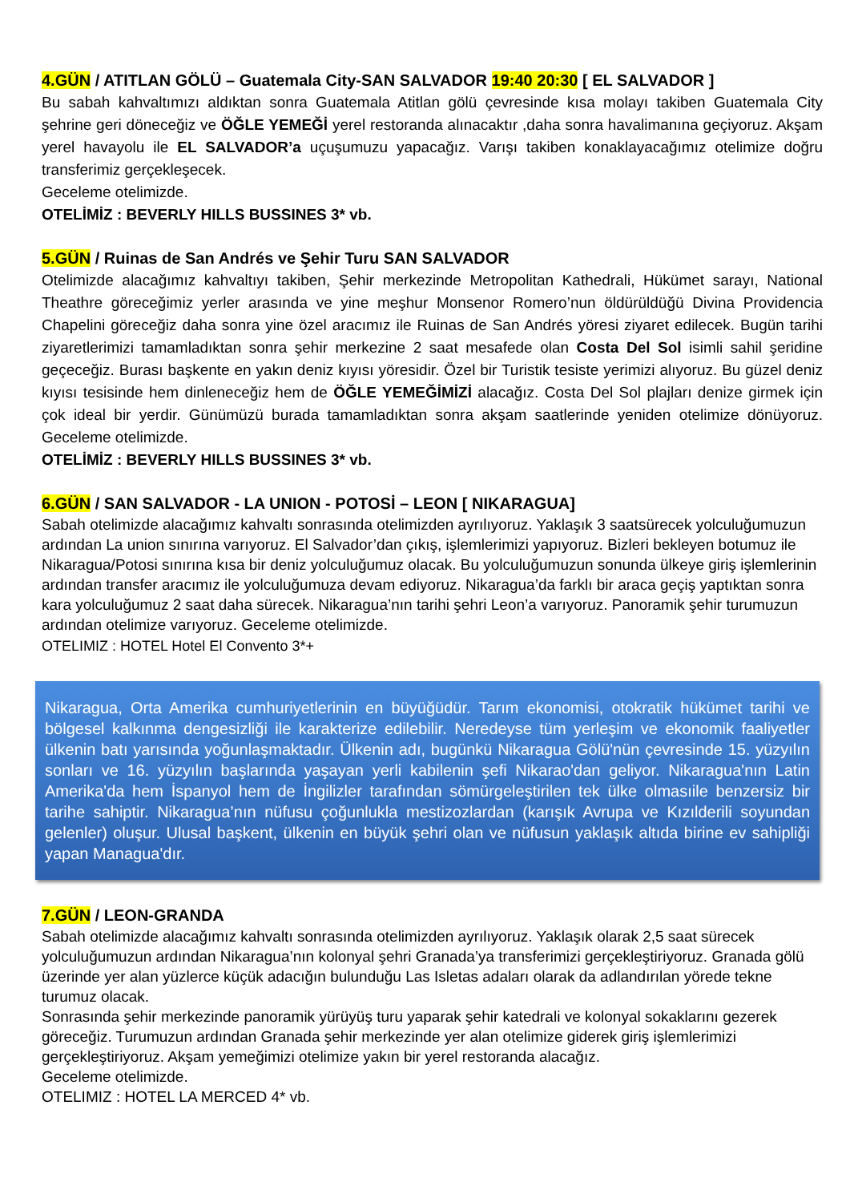4.GÜN / ATITLAN GÖLÜ – Guatemala City-SAN SALVADOR 19:40 20:30 [ EL SALVADOR ]
Bu sabah kahvaltımızı aldıktan sonra Guatemala Atitlan gölü çevresinde kısa molayı takiben Guatemala City şehrine geri döneceğiz ve ÖĞLE YEMEĞİ yerel restoranda alınacaktır ,daha sonra havalimanına geçiyoruz. Akşam yerel havayolu ile EL SALVADOR’a uçuşumuzu yapacağız. Varışı takiben konaklayacağımız otelimize doğru transferimiz gerçekleşecek.
Geceleme otelimizde.
OTELİMİZ : BEVERLY HILLS BUSSINES 3* vb.
5.GÜN / Ruinas de San Andrés ve Şehir Turu SAN SALVADOR
Otelimizde alacağımız kahvaltıyı takiben, Şehir merkezinde Metropolitan Kathedrali, Hükümet sarayı, National Theathre göreceğimiz yerler arasında ve yine meşhur Monsenor Romero’nun öldürüldüğü Divina Providencia Chapelini göreceğiz daha sonra yine özel aracımız ile Ruinas de San Andrés yöresi ziyaret edilecek. Bugün tarihi ziyaretlerimizi tamamladıktan sonra şehir merkezine 2 saat mesafede olan Costa Del Sol isimli sahil şeridine geçeceğiz. Burası başkente en yakın deniz kıyısı yöresidir. Özel bir Turistik tesiste yerimizi alıyoruz. Bu güzel deniz kıyısı tesisinde hem dinleneceğiz hem de ÖĞLE YEMEĞİMİZİ alacağız. Costa Del Sol plajları denize girmek için çok ideal bir yerdir. Günümüzü burada tamamladıktan sonra akşam saatlerinde yeniden otelimize dönüyoruz. Geceleme otelimizde.
OTELİMİZ : BEVERLY HILLS BUSSINES 3* vb.
6.GÜN / SAN SALVADOR - LA UNION - POTOSİ – LEON [ NIKARAGUA]
Sabah otelimizde alacağımız kahvaltı sonrasında otelimizden ayrılıyoruz. Yaklaşık 3 saatsürecek yolculuğumuzun ardından La union sınırına varıyoruz. El Salvador’dan çıkış, işlemlerimizi yapıyoruz. Bizleri bekleyen botumuz ile Nikaragua/Potosi sınırına kısa bir deniz yolculuğumuz olacak. Bu yolculuğumuzun sonunda ülkeye giriş işlemlerinin ardından transfer aracımız ile yolculuğumuza devam ediyoruz. Nikaragua’da farklı bir araca geçiş yaptıktan sonra kara yolculuğumuz 2 saat daha sürecek. Nikaragua’nın tarihi şehri Leon’a varıyoruz. Panoramik şehir turumuzun ardından otelimize varıyoruz. Geceleme otelimizde.
OTELIMIZ : HOTEL Hotel El Convento 3*+
Nikaragua, Orta Amerika cumhuriyetlerinin en büyüğüdür. Tarım ekonomisi, otokratik hükümet tarihi ve bölgesel kalkınma dengesizliği ile karakterize edilebilir. Neredeyse tüm yerleşim ve ekonomik faaliyetler ülkenin batı yarısında yoğunlaşmaktadır. Ülkenin adı, bugünkü Nikaragua Gölü'nün çevresinde 15. yüzyılın sonları ve 16. yüzyılın başlarında yaşayan yerli kabilenin şefi Nikarao'dan geliyor. Nikaragua'nın Latin Amerika'da hem İspanyol hem de İngilizler tarafından sömürgeleştirilen tek ülke olmasıile benzersiz bir tarihe sahiptir. Nikaragua’nın nüfusu çoğunlukla mestizozlardan (karışık Avrupa ve Kızılderili soyundan gelenler) oluşur. Ulusal başkent, ülkenin en büyük şehri olan ve nüfusun yaklaşık altıda birine ev sahipliği yapan Managua'dır.
7.GÜN / LEON-GRANDA
Sabah otelimizde alacağımız kahvaltı sonrasında otelimizden ayrılıyoruz. Yaklaşık olarak 2,5 saat sürecek yolculuğumuzun ardından Nikaragua’nın kolonyal şehri Granada’ya transferimizi gerçekleştiriyoruz. Granada gölü üzerinde yer alan yüzlerce küçük adacığın bulunduğu Las Isletas adaları olarak da adlandırılan yörede tekne turumuz olacak.
Sonrasında şehir merkezinde panoramik yürüyüş turu yaparak şehir katedrali ve kolonyal sokaklarını gezerek göreceğiz. Turumuzun ardından Granada şehir merkezinde yer alan otelimize giderek giriş işlemlerimizi gerçekleştiriyoruz. Akşam yemeğimizi otelimize yakın bir yerel restoranda alacağız.
Geceleme otelimizde.
OTELIMIZ : HOTEL LA MERCED 4* vb.